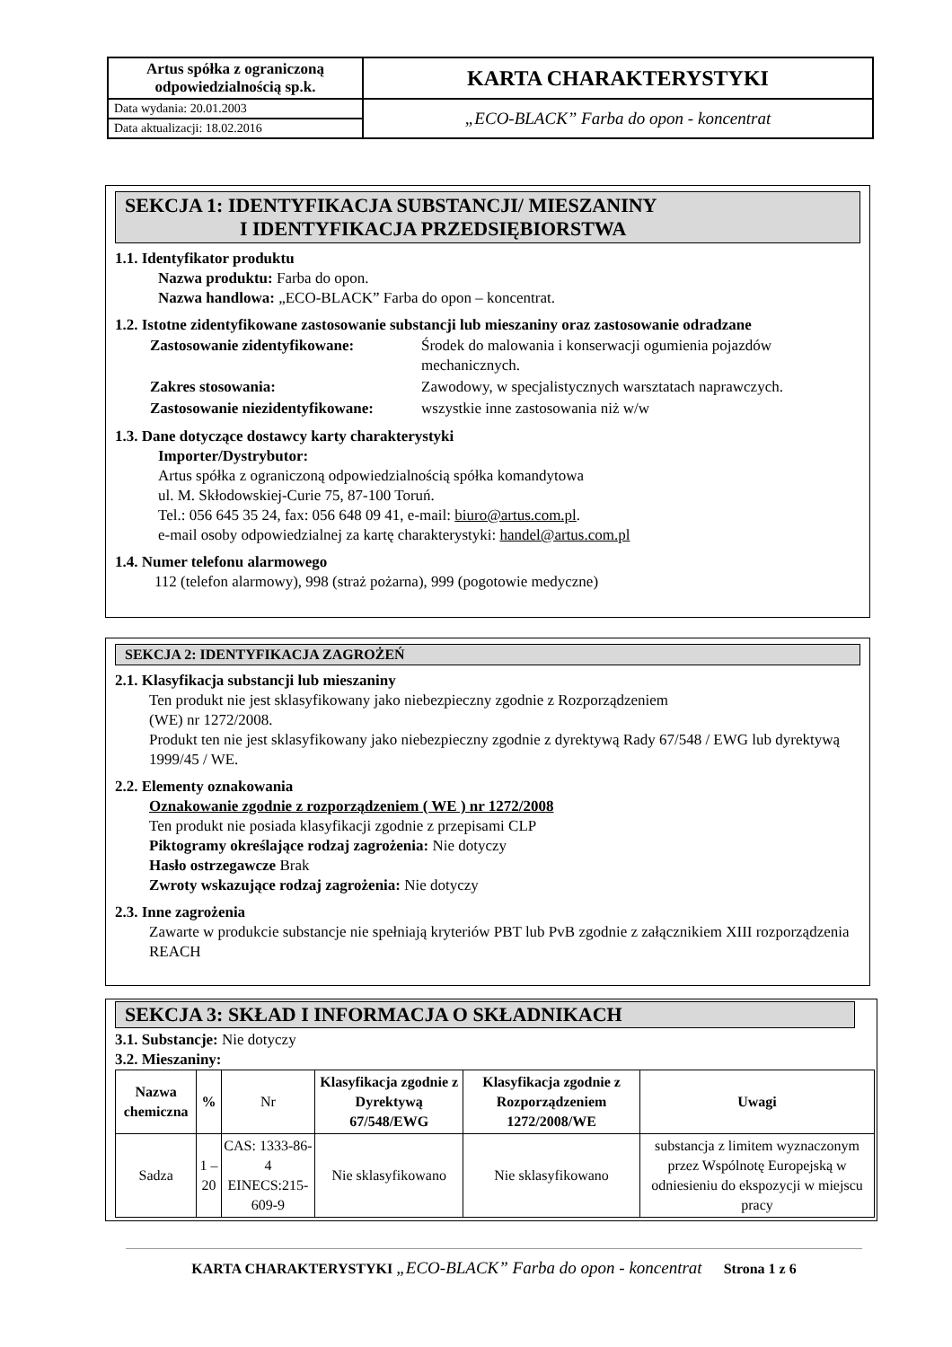| Artus spółka z ograniczoną odpowiedzialnością sp.k. | KARTA CHARAKTERYSTYKI |
| Data wydania: 20.01.2003 | „ECO-BLACK” Farba do opon - koncentrat |
| Data aktualizacji: 18.02.2016 | |
SEKCJA 1: IDENTYFIKACJA SUBSTANCJI/ MIESZANINY
I IDENTYFIKACJA PRZEDSIĘBIORSTWA
1.1. Identyfikator produktu
Nazwa produktu: Farba do opon.
Nazwa handlowa: „ECO-BLACK” Farba do opon – koncentrat.
1.2. Istotne zidentyfikowane zastosowanie substancji lub mieszaniny oraz zastosowanie odradzane
| Zastosowanie zidentyfikowane: | Środek do malowania i konserwacji ogumienia pojazdów mechanicznych. |
| Zakres stosowania: | Zawodowy, w specjalistycznych warsztatach naprawczych. |
| Zastosowanie niezidentyfikowane: | wszystkie inne zastosowania niż w/w |
1.3. Dane dotyczące dostawcy karty charakterystyki
Importer/Dystrybutor:
Artus spółka z ograniczoną odpowiedzialnością spółka komandytowa
ul. M. Skłodowskiej-Curie 75, 87-100 Toruń.
Tel.: 056 645 35 24, fax: 056 648 09 41, e-mail: biuro@artus.com.pl.
e-mail osoby odpowiedzialnej za kartę charakterystyki: handel@artus.com.pl
1.4. Numer telefonu alarmowego
112 (telefon alarmowy), 998 (straż pożarna), 999 (pogotowie medyczne)
SEKCJA 2: IDENTYFIKACJA ZAGROŻEŃ
2.1. Klasyfikacja substancji lub mieszaniny
Ten produkt nie jest sklasyfikowany jako niebezpieczny zgodnie z Rozporządzeniem
(WE) nr 1272/2008.
Produkt ten nie jest sklasyfikowany jako niebezpieczny zgodnie z dyrektywą Rady 67/548 / EWG lub dyrektywą 1999/45 / WE.
2.2. Elementy oznakowania
Oznakowanie zgodnie z rozporządzeniem ( WE ) nr 1272/2008
Ten produkt nie posiada klasyfikacji zgodnie z przepisami CLP
Piktogramy określające rodzaj zagrożenia: Nie dotyczy
Hasło ostrzegawcze Brak
Zwroty wskazujące rodzaj zagrożenia: Nie dotyczy
2.3. Inne zagrożenia
Zawarte w produkcie substancje nie spełniają kryteriów PBT lub PvB zgodnie z załącznikiem XIII rozporządzenia REACH
SEKCJA 3: SKŁAD I INFORMACJA O SKŁADNIKACH
3.1. Substancje: Nie dotyczy
3.2. Mieszaniny:
| Nazwa chemiczna | % | Nr | Klasyfikacja zgodnie z Dyrektywą 67/548/EWG | Klasyfikacja zgodnie z Rozporządzeniem 1272/2008/WE | Uwagi |
| Sadza | 1 – 20 | CAS: 1333-86-4 EINECS:215-609-9 | Nie sklasyfikowano | Nie sklasyfikowano | substancja z limitem wyznaczonym przez Wspólnotę Europejską w odniesieniu do ekspozycji w miejscu pracy |
KARTA CHARAKTERYSTYKI „ECO-BLACK” Farba do opon - koncentrat Strona 1 z 6